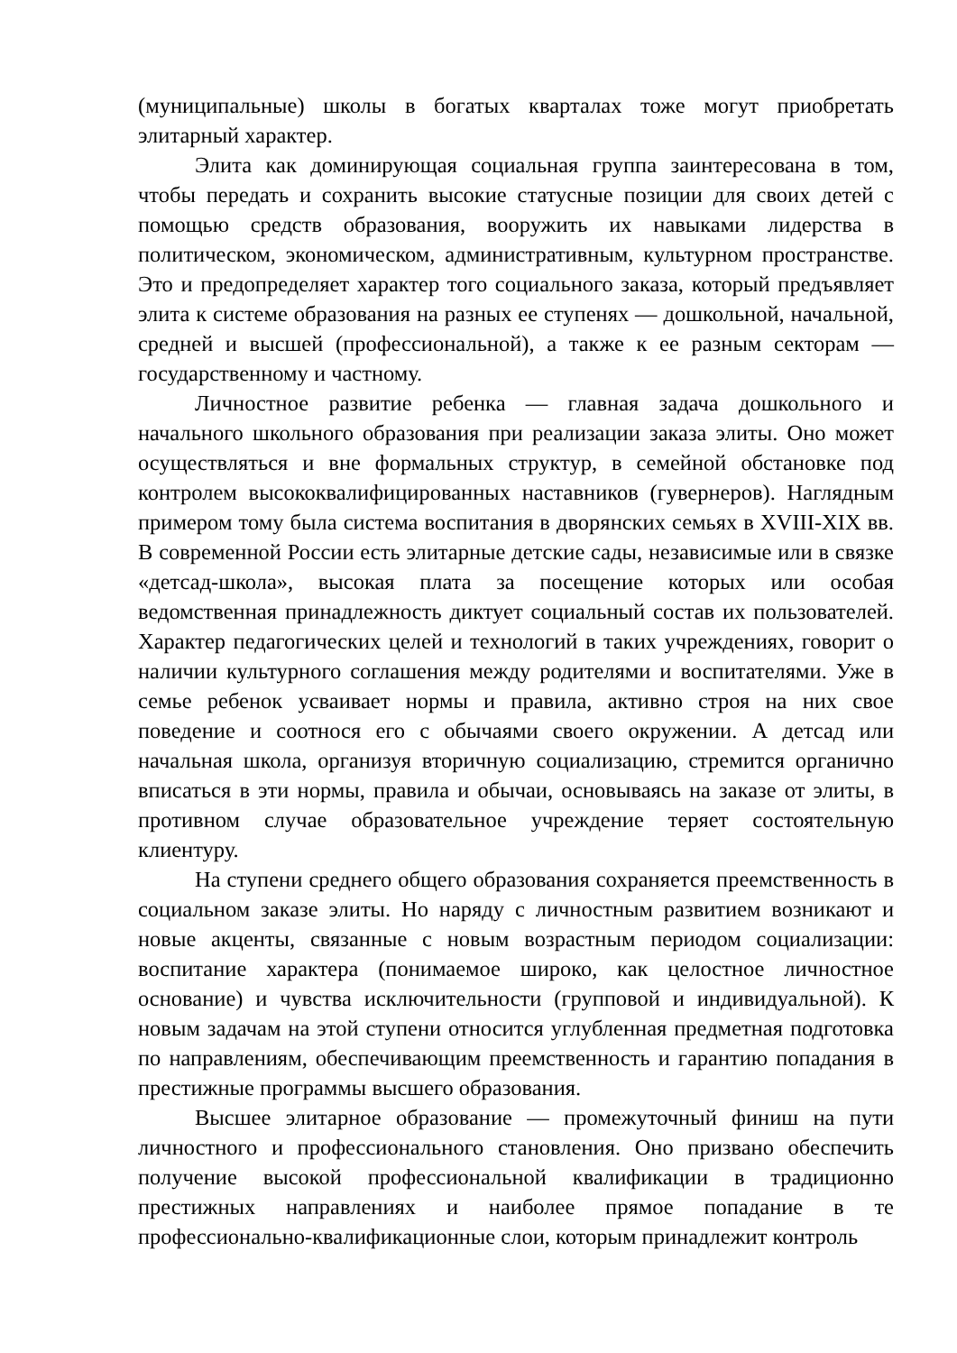(муниципальные) школы в богатых кварталах тоже могут приобретать элитарный характер.
Элита как доминирующая социальная группа заинтересована в том, чтобы передать и сохранить высокие статусные позиции для своих детей с помощью средств образования, вооружить их навыками лидерства в политическом, экономическом, административным, культурном пространстве. Это и предопределяет характер того социального заказа, который предъявляет элита к системе образования на разных ее ступенях — дошкольной, начальной, средней и высшей (профессиональной), а также к ее разным секторам — государственному и частному.
Личностное развитие ребенка — главная задача дошкольного и начального школьного образования при реализации заказа элиты. Оно может осуществляться и вне формальных структур, в семейной обстановке под контролем высококвалифицированных наставников (гувернеров). Наглядным примером тому была система воспитания в дворянских семьях в XVIII-XIX вв. В современной России есть элитарные детские сады, независимые или в связке «детсад-школа», высокая плата за посещение которых или особая ведомственная принадлежность диктует социальный состав их пользователей. Характер педагогических целей и технологий в таких учреждениях, говорит о наличии культурного соглашения между родителями и воспитателями. Уже в семье ребенок усваивает нормы и правила, активно строя на них свое поведение и соотнося его с обычаями своего окружении. А детсад или начальная школа, организуя вторичную социализацию, стремится органично вписаться в эти нормы, правила и обычаи, основываясь на заказе от элиты, в противном случае образовательное учреждение теряет состоятельную клиентуру.
На ступени среднего общего образования сохраняется преемственность в социальном заказе элиты. Но наряду с личностным развитием возникают и новые акценты, связанные с новым возрастным периодом социализации: воспитание характера (понимаемое широко, как целостное личностное основание) и чувства исключительности (групповой и индивидуальной). К новым задачам на этой ступени относится углубленная предметная подготовка по направлениям, обеспечивающим преемственность и гарантию попадания в престижные программы высшего образования.
Высшее элитарное образование — промежуточный финиш на пути личностного и профессионального становления. Оно призвано обеспечить получение высокой профессиональной квалификации в традиционно престижных направлениях и наиболее прямое попадание в те профессионально-квалификационные слои, которым принадлежит контроль